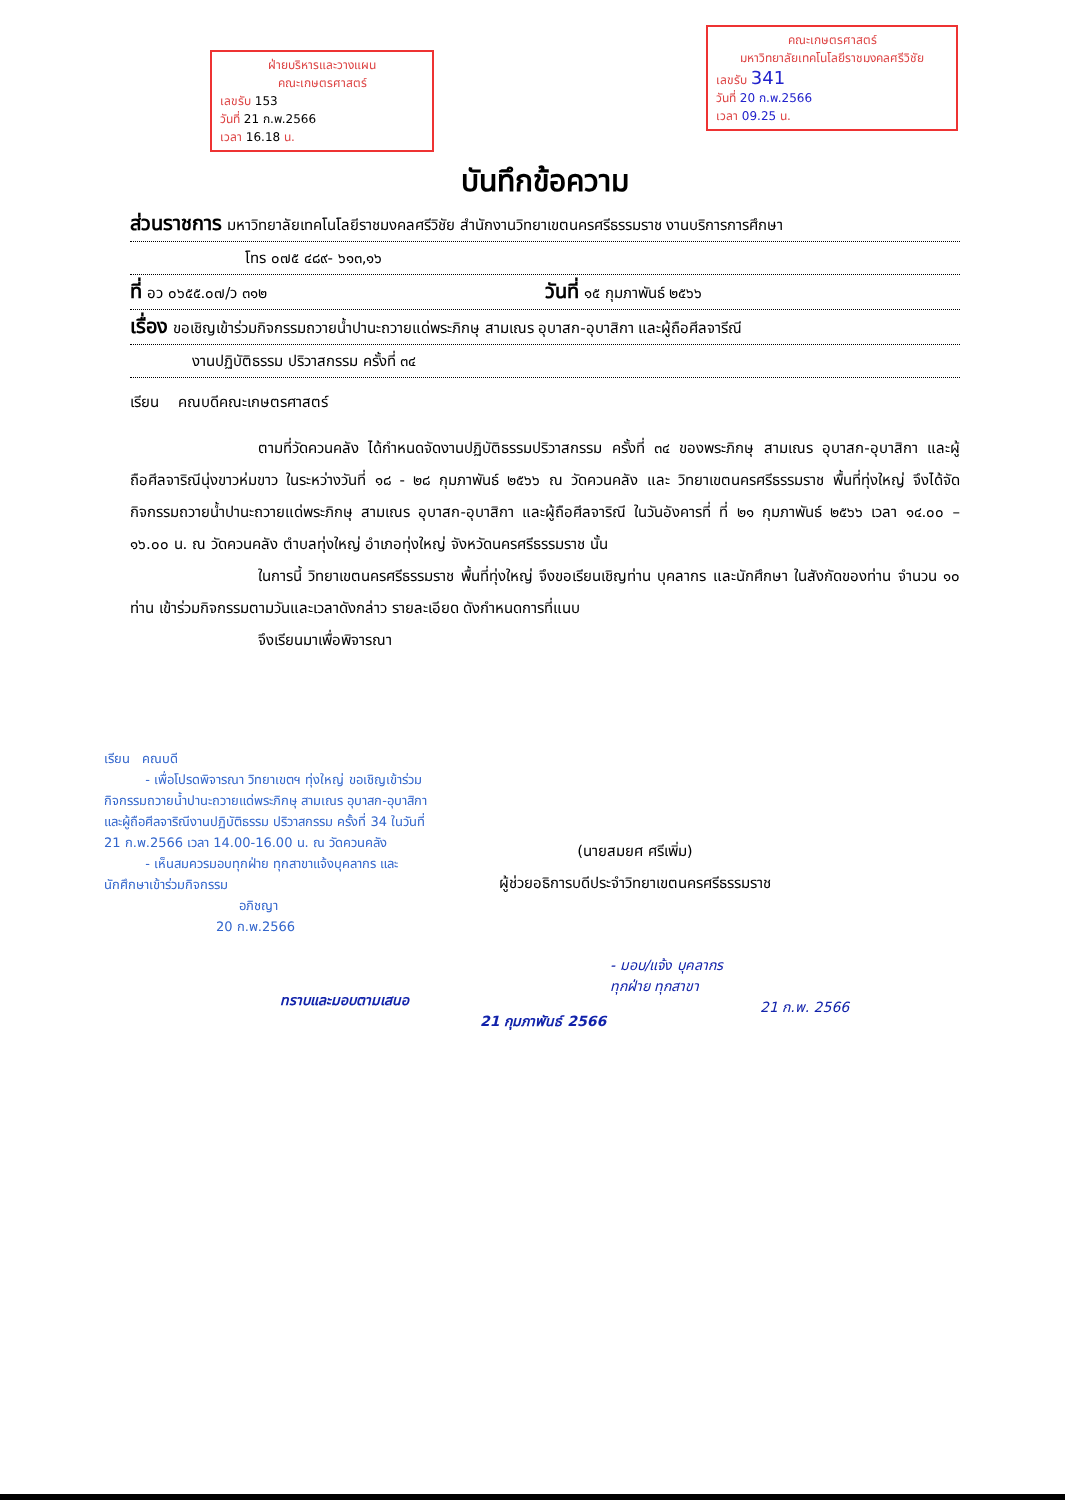ฝ่ายบริหารและวางแผน
คณะเกษตรศาสตร์
เลขรับ 153
วันที่ 21 ก.พ.2566
เวลา 16.18 น.
คณะเกษตรศาสตร์
มหาวิทยาลัยเทคโนโลยีราชมงคลศรีวิชัย
เลขรับ 341
วันที่ 20 ก.พ.2566
เวลา 09.25 น.
บันทึกข้อความ
ส่วนราชการ มหาวิทยาลัยเทคโนโลยีราชมงคลศรีวิชัย สำนักงานวิทยาเขตนครศรีธรรมราช งานบริการการศึกษา
โทร ๐๗๕ ๔๘๙- ๖๑๓,๑๖
ที่ อว ๐๖๕๕.๐๗/ว ๓๑๒ วันที่ ๑๕ กุมภาพันธ์ ๒๕๖๖
เรื่อง ขอเชิญเข้าร่วมกิจกรรมถวายน้ำปานะถวายแด่พระภิกษุ สามเณร อุบาสก-อุบาสิกา และผู้ถือศีลจารีณี
งานปฏิบัติธรรม ปริวาสกรรม ครั้งที่ ๓๔
เรียน คณบดีคณะเกษตรศาสตร์
ตามที่วัดควนคลัง ได้กำหนดจัดงานปฏิบัติธรรมปริวาสกรรม ครั้งที่ ๓๔ ของพระภิกษุ สามเณร อุบาสก-อุบาสิกา และผู้ถือศีลจาริณีนุ่งขาวห่มขาว ในระหว่างวันที่ ๑๘ - ๒๘ กุมภาพันธ์ ๒๕๖๖ ณ วัดควนคลัง และ วิทยาเขตนครศรีธรรมราช พื้นที่ทุ่งใหญ่ จึงได้จัดกิจกรรมถวายน้ำปานะถวายแด่พระภิกษุ สามเณร อุบาสก-อุบาสิกา และผู้ถือศีลจาริณี ในวันอังคารที่ ที่ ๒๑ กุมภาพันธ์ ๒๕๖๖ เวลา ๑๔.๐๐ – ๑๖.๐๐ น. ณ วัดควนคลัง ตำบลทุ่งใหญ่ อำเภอทุ่งใหญ่ จังหวัดนครศรีธรรมราช นั้น
ในการนี้ วิทยาเขตนครศรีธรรมราช พื้นที่ทุ่งใหญ่ จึงขอเรียนเชิญท่าน บุคลากร และนักศึกษา ในสังกัดของท่าน จำนวน ๑๐ ท่าน เข้าร่วมกิจกรรมตามวันและเวลาดังกล่าว รายละเอียด ดังกำหนดการที่แนบ
จึงเรียนมาเพื่อพิจารณา
เรียน คณบดี
- เพื่อโปรดพิจารณา วิทยาเขตฯ ทุ่งใหญ่ ขอเชิญเข้าร่วมกิจกรรมถวายน้ำปานะถวายแด่พระภิกษุ สามเณร อุบาสก-อุบาสิกา และผู้ถือศีลจาริณีงานปฏิบัติธรรม ปริวาสกรรม ครั้งที่ 34 ในวันที่ 21 ก.พ.2566 เวลา 14.00-16.00 น. ณ วัดควนคลัง
- เห็นสมควรมอบทุกฝ่าย ทุกสาขาแจ้งบุคลากร และนักศึกษาเข้าร่วมกิจกรรม
อภิชญา
20 ก.พ.2566
(นายสมยศ ศรีเพิ่ม)
ผู้ช่วยอธิการบดีประจำวิทยาเขตนครศรีธรรมราช
ทราบและมอบตามเสนอ
21 กุมภาพันธ์ 2566
- มอบ/แจ้ง บุคลากร
ทุกฝ่าย ทุกสาขา
21 ก.พ. 2566